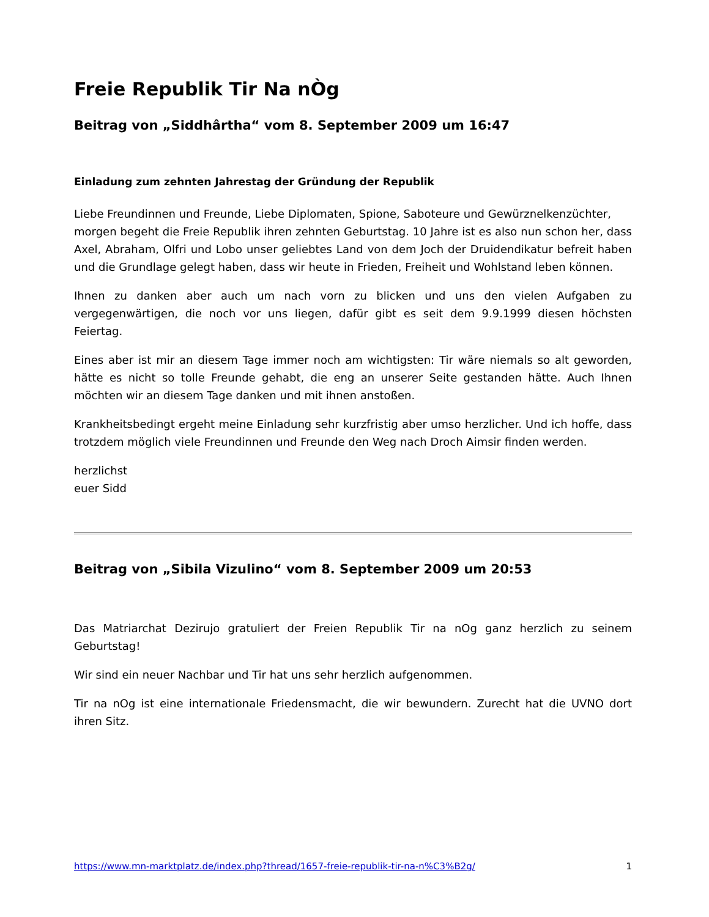Freie Republik Tir Na nÒg
Beitrag von „Siddhârtha“ vom 8. September 2009 um 16:47
Einladung zum zehnten Jahrestag der Gründung der Republik
Liebe Freundinnen und Freunde, Liebe Diplomaten, Spione, Saboteure und Gewürznelkenzüchter,
morgen begeht die Freie Republik ihren zehnten Geburtstag. 10 Jahre ist es also nun schon her, dass Axel, Abraham, Olfri und Lobo unser geliebtes Land von dem Joch der Druidendikatur befreit haben und die Grundlage gelegt haben, dass wir heute in Frieden, Freiheit und Wohlstand leben können.
Ihnen zu danken aber auch um nach vorn zu blicken und uns den vielen Aufgaben zu vergegenwärtigen, die noch vor uns liegen, dafür gibt es seit dem 9.9.1999 diesen höchsten Feiertag.
Eines aber ist mir an diesem Tage immer noch am wichtigsten: Tir wäre niemals so alt geworden, hätte es nicht so tolle Freunde gehabt, die eng an unserer Seite gestanden hätte. Auch Ihnen möchten wir an diesem Tage danken und mit ihnen anstoßen.
Krankheitsbedingt ergeht meine Einladung sehr kurzfristig aber umso herzlicher. Und ich hoffe, dass trotzdem möglich viele Freundinnen und Freunde den Weg nach Droch Aimsir finden werden.
herzlichst
euer Sidd
Beitrag von „Sibila Vizulino“ vom 8. September 2009 um 20:53
Das Matriarchat Dezirujo gratuliert der Freien Republik Tir na nOg ganz herzlich zu seinem Geburtstag!
Wir sind ein neuer Nachbar und Tir hat uns sehr herzlich aufgenommen.
Tir na nOg ist eine internationale Friedensmacht, die wir bewundern. Zurecht hat die UVNO dort ihren Sitz.
https://www.mn-marktplatz.de/index.php?thread/1657-freie-republik-tir-na-n%C3%B2g/ 1